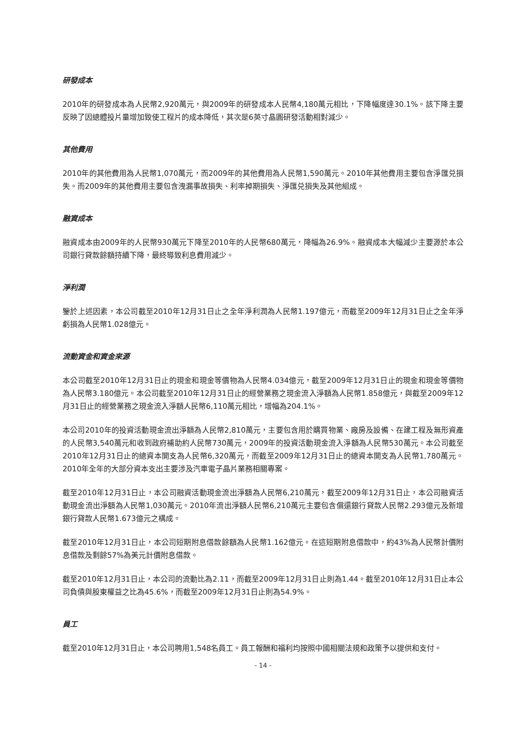研發成本
2010年的研發成本為人民幣2,920萬元，與2009年的研發成本人民幣4,180萬元相比，下降幅度達30.1%。該下降主要反映了因總體投片量增加致使工程片的成本降低，其次是6英寸晶圓研發活動相對減少。
其他費用
2010年的其他費用為人民幣1,070萬元，而2009年的其他費用為人民幣1,590萬元。2010年其他費用主要包含淨匯兑損失。而2009年的其他費用主要包含洩漏事故損失、利率掉期損失、淨匯兑損失及其他組成。
融資成本
融資成本由2009年的人民幣930萬元下降至2010年的人民幣680萬元，降幅為26.9%。融資成本大幅減少主要源於本公司銀行貸款餘額持續下降，最終導致利息費用減少。
淨利潤
鑒於上述因素，本公司截至2010年12月31日止之全年淨利潤為人民幣1.197億元，而截至2009年12月31日止之全年淨虧損為人民幣1.028億元。
流動資金和資金來源
本公司截至2010年12月31日止的現金和現金等價物為人民幣4.034億元，截至2009年12月31日止的現金和現金等價物為人民幣3.180億元。本公司截至2010年12月31日止的經營業務之現金流入淨額為人民幣1.858億元，與截至2009年12月31日止的經營業務之現金流入淨額人民幣6,110萬元相比，增幅為204.1%。
本公司2010年的投資活動現金流出淨額為人民幣2,810萬元，主要包含用於購買物業、廠房及設備、在建工程及無形資產的人民幣3,540萬元和收到政府補助約人民幣730萬元，2009年的投資活動現金流入淨額為人民幣530萬元。本公司截至2010年12月31日止的總資本開支為人民幣6,320萬元，而截至2009年12月31日止的總資本開支為人民幣1,780萬元。2010年全年的大部分資本支出主要涉及汽車電子晶片業務相關專案。
截至2010年12月31日止，本公司融資活動現金流出淨額為人民幣6,210萬元，截至2009年12月31日止，本公司融資活動現金流出淨額為人民幣1,030萬元。2010年流出淨額人民幣6,210萬元主要包含償還銀行貸款人民幣2.293億元及新增銀行貸款人民幣1.673億元之構成。
截至2010年12月31日止，本公司短期附息借款餘額為人民幣1.162億元。在這短期附息借款中，約43%為人民幣計價附息借款及剩餘57%為美元計價附息借款。
截至2010年12月31日止，本公司的流動比為2.11，而截至2009年12月31日止則為1.44。截至2010年12月31日止本公司負債與股東權益之比為45.6%，而截至2009年12月31日止則為54.9%。
員工
截至2010年12月31日止，本公司聘用1,548名員工。員工報酬和福利均按照中國相關法規和政策予以提供和支付。
- 14 -